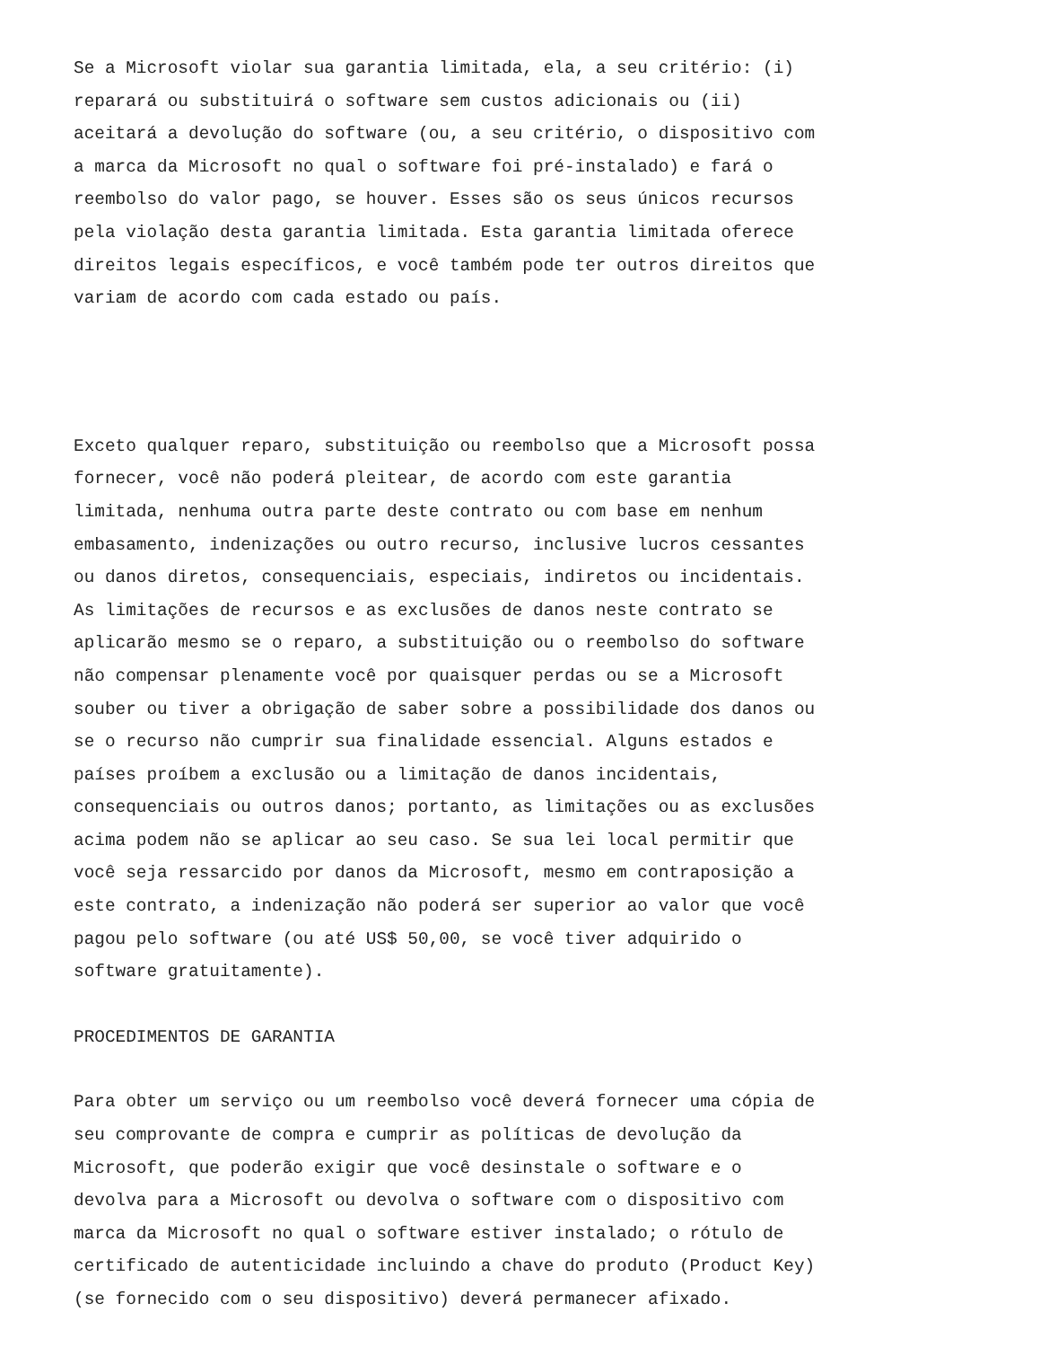Se a Microsoft violar sua garantia limitada, ela, a seu critério: (i) reparará ou substituirá o software sem custos adicionais ou (ii) aceitará a devolução do software (ou, a seu critério, o dispositivo com a marca da Microsoft no qual o software foi pré-instalado) e fará o reembolso do valor pago, se houver. Esses são os seus únicos recursos pela violação desta garantia limitada. Esta garantia limitada oferece direitos legais específicos, e você também pode ter outros direitos que variam de acordo com cada estado ou país.
Exceto qualquer reparo, substituição ou reembolso que a Microsoft possa fornecer, você não poderá pleitear, de acordo com este garantia limitada, nenhuma outra parte deste contrato ou com base em nenhum embasamento, indenizações ou outro recurso, inclusive lucros cessantes ou danos diretos, consequenciais, especiais, indiretos ou incidentais. As limitações de recursos e as exclusões de danos neste contrato se aplicarão mesmo se o reparo, a substituição ou o reembolso do software não compensar plenamente você por quaisquer perdas ou se a Microsoft souber ou tiver a obrigação de saber sobre a possibilidade dos danos ou se o recurso não cumprir sua finalidade essencial. Alguns estados e países proíbem a exclusão ou a limitação de danos incidentais, consequenciais ou outros danos; portanto, as limitações ou as exclusões acima podem não se aplicar ao seu caso. Se sua lei local permitir que você seja ressarcido por danos da Microsoft, mesmo em contraposição a este contrato, a indenização não poderá ser superior ao valor que você pagou pelo software (ou até US$ 50,00, se você tiver adquirido o software gratuitamente).
PROCEDIMENTOS DE GARANTIA
Para obter um serviço ou um reembolso você deverá fornecer uma cópia de seu comprovante de compra e cumprir as políticas de devolução da Microsoft, que poderão exigir que você desinstale o software e o devolva para a Microsoft ou devolva o software com o dispositivo com marca da Microsoft no qual o software estiver instalado; o rótulo de certificado de autenticidade incluindo a chave do produto (Product Key) (se fornecido com o seu dispositivo) deverá permanecer afixado.